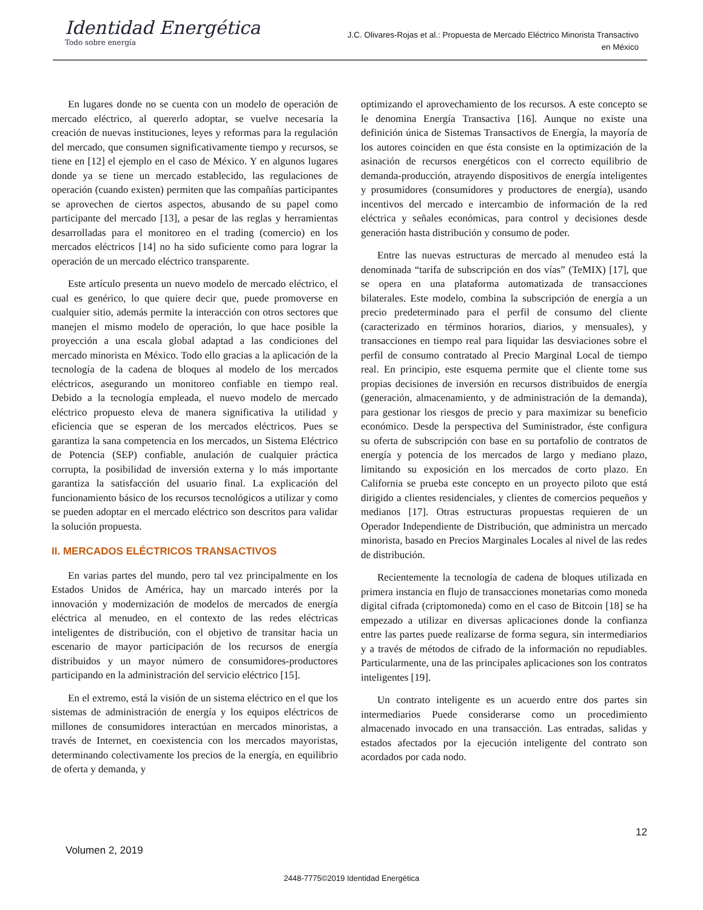Identidad Energética
Todo sobre energía
J.C. Olivares-Rojas et al.: Propuesta de Mercado Eléctrico Minorista Transactivo
en México
En lugares donde no se cuenta con un modelo de operación de mercado eléctrico, al quererlo adoptar, se vuelve necesaria la creación de nuevas instituciones, leyes y reformas para la regulación del mercado, que consumen significativamente tiempo y recursos, se tiene en [12] el ejemplo en el caso de México. Y en algunos lugares donde ya se tiene un mercado establecido, las regulaciones de operación (cuando existen) permiten que las compañías participantes se aprovechen de ciertos aspectos, abusando de su papel como participante del mercado [13], a pesar de las reglas y herramientas desarrolladas para el monitoreo en el trading (comercio) en los mercados eléctricos [14] no ha sido suficiente como para lograr la operación de un mercado eléctrico transparente.
Este artículo presenta un nuevo modelo de mercado eléctrico, el cual es genérico, lo que quiere decir que, puede promoverse en cualquier sitio, además permite la interacción con otros sectores que manejen el mismo modelo de operación, lo que hace posible la proyección a una escala global adaptad a las condiciones del mercado minorista en México. Todo ello gracias a la aplicación de la tecnología de la cadena de bloques al modelo de los mercados eléctricos, asegurando un monitoreo confiable en tiempo real. Debido a la tecnología empleada, el nuevo modelo de mercado eléctrico propuesto eleva de manera significativa la utilidad y eficiencia que se esperan de los mercados eléctricos. Pues se garantiza la sana competencia en los mercados, un Sistema Eléctrico de Potencia (SEP) confiable, anulación de cualquier práctica corrupta, la posibilidad de inversión externa y lo más importante garantiza la satisfacción del usuario final. La explicación del funcionamiento básico de los recursos tecnológicos a utilizar y como se pueden adoptar en el mercado eléctrico son descritos para validar la solución propuesta.
II. MERCADOS ELÉCTRICOS TRANSACTIVOS
En varias partes del mundo, pero tal vez principalmente en los Estados Unidos de América, hay un marcado interés por la innovación y modernización de modelos de mercados de energía eléctrica al menudeo, en el contexto de las redes eléctricas inteligentes de distribución, con el objetivo de transitar hacia un escenario de mayor participación de los recursos de energía distribuidos y un mayor número de consumidores-productores participando en la administración del servicio eléctrico [15].
En el extremo, está la visión de un sistema eléctrico en el que los sistemas de administración de energía y los equipos eléctricos de millones de consumidores interactúan en mercados minoristas, a través de Internet, en coexistencia con los mercados mayoristas, determinando colectivamente los precios de la energía, en equilibrio de oferta y demanda, y
optimizando el aprovechamiento de los recursos. A este concepto se le denomina Energía Transactiva [16]. Aunque no existe una definición única de Sistemas Transactivos de Energía, la mayoría de los autores coinciden en que ésta consiste en la optimización de la asinación de recursos energéticos con el correcto equilibrio de demanda-producción, atrayendo dispositivos de energía inteligentes y prosumidores (consumidores y productores de energía), usando incentivos del mercado e intercambio de información de la red eléctrica y señales económicas, para control y decisiones desde generación hasta distribución y consumo de poder.
Entre las nuevas estructuras de mercado al menudeo está la denominada “tarifa de subscripción en dos vías” (TeMIX) [17], que se opera en una plataforma automatizada de transacciones bilaterales. Este modelo, combina la subscripción de energía a un precio predeterminado para el perfil de consumo del cliente (caracterizado en términos horarios, diarios, y mensuales), y transacciones en tiempo real para liquidar las desviaciones sobre el perfil de consumo contratado al Precio Marginal Local de tiempo real. En principio, este esquema permite que el cliente tome sus propias decisiones de inversión en recursos distribuidos de energía (generación, almacenamiento, y de administración de la demanda), para gestionar los riesgos de precio y para maximizar su beneficio económico. Desde la perspectiva del Suministrador, éste configura su oferta de subscripción con base en su portafolio de contratos de energía y potencia de los mercados de largo y mediano plazo, limitando su exposición en los mercados de corto plazo. En California se prueba este concepto en un proyecto piloto que está dirigido a clientes residenciales, y clientes de comercios pequeños y medianos [17]. Otras estructuras propuestas requieren de un Operador Independiente de Distribución, que administra un mercado minorista, basado en Precios Marginales Locales al nivel de las redes de distribución.
Recientemente la tecnología de cadena de bloques utilizada en primera instancia en flujo de transacciones monetarias como moneda digital cifrada (criptomoneda) como en el caso de Bitcoin [18] se ha empezado a utilizar en diversas aplicaciones donde la confianza entre las partes puede realizarse de forma segura, sin intermediarios y a través de métodos de cifrado de la información no repudiables. Particularmente, una de las principales aplicaciones son los contratos inteligentes [19].
Un contrato inteligente es un acuerdo entre dos partes sin intermediarios Puede considerarse como un procedimiento almacenado invocado en una transacción. Las entradas, salidas y estados afectados por la ejecución inteligente del contrato son acordados por cada nodo.
12
Volumen 2, 2019
2448-7775©2019 Identidad Energética